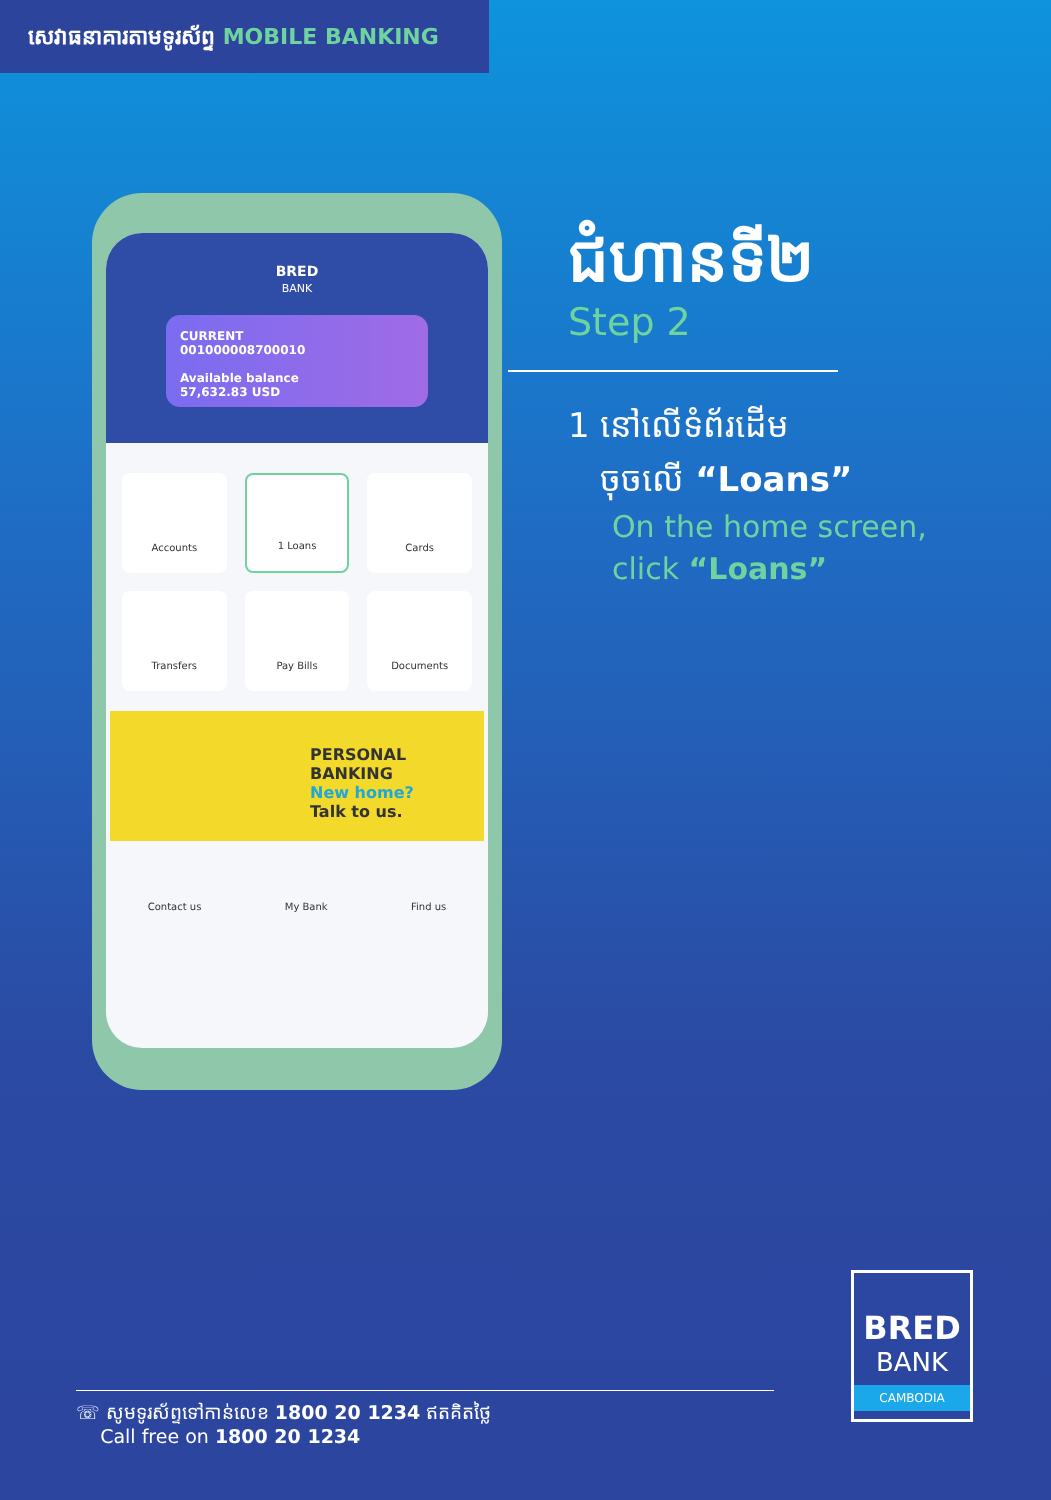សេវាធនាគារតាមទូរស័ព្ទ MOBILE BANKING
BRED
BANK
CURRENT
001000008700010
Available balance
57,632.83 USD
Accounts
1 Loans
Cards
Transfers
Pay Bills
Documents
PERSONAL BANKING
New home?
Talk to us.
Contact us My Bank Find us
ជំហានទី២
Step 2
1 នៅលើទំព័រដើម
ចុចលើ “Loans”
On the home screen,
click “Loans”
BRED
BANK
CAMBODIA
☏ សូមទូរស័ព្ទទៅកាន់លេខ 1800 20 1234 ឥតគិតថ្លៃ
Call free on 1800 20 1234